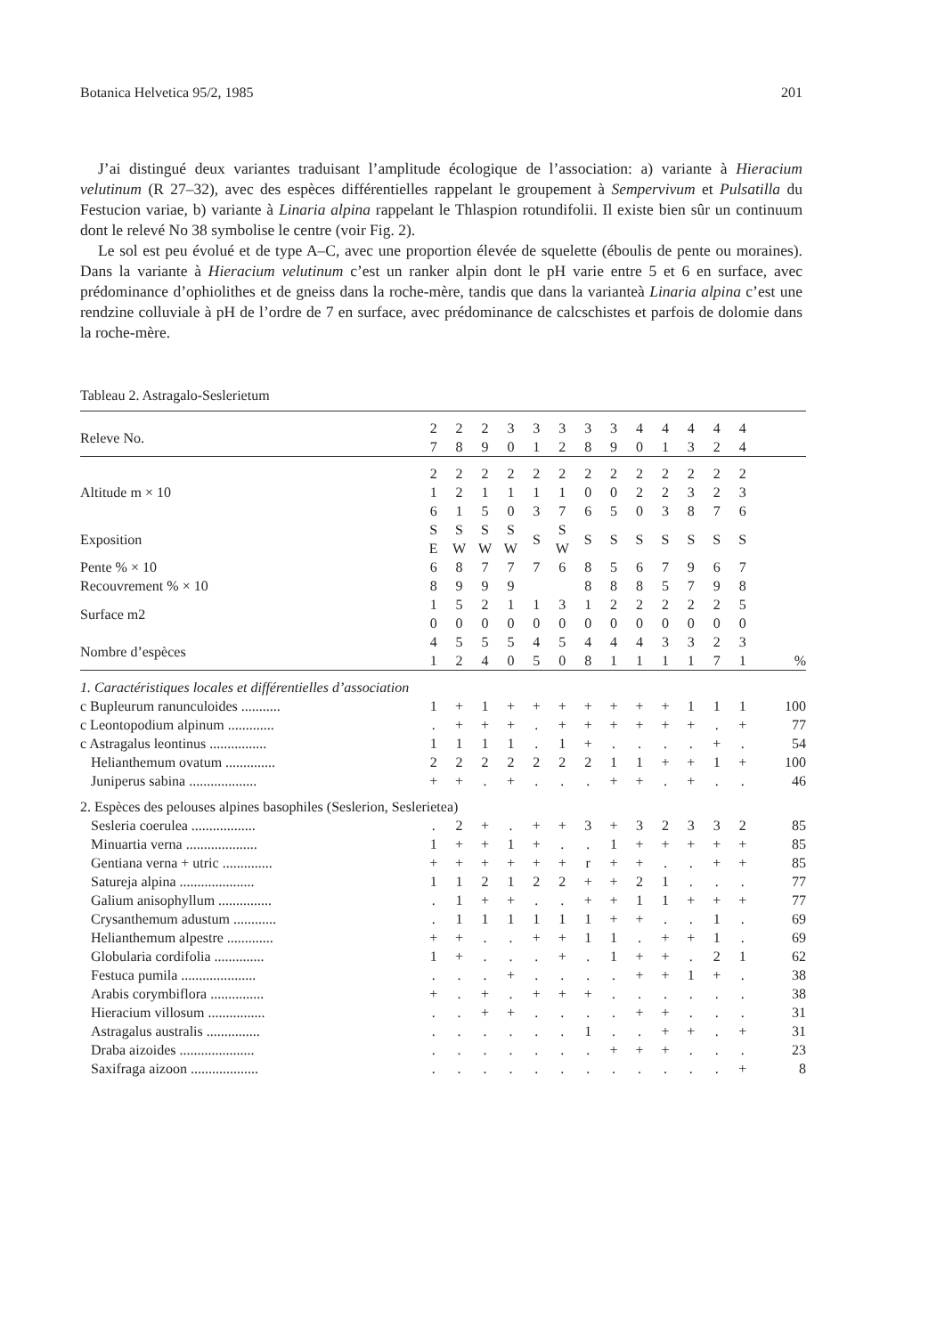Botanica Helvetica 95/2, 1985 201
J’ai distingué deux variantes traduisant l’amplitude écologique de l’association: a) variante à Hieracium velutinum (R 27–32), avec des espèces différentielles rappelant le groupement à Sempervivum et Pulsatilla du Festucion variae, b) variante à Linaria alpina rappelant le Thlaspion rotundifolii. Il existe bien sûr un continuum dont le relevé No 38 symbolise le centre (voir Fig. 2).
Le sol est peu évolué et de type A–C, avec une proportion élevée de squelette (éboulis de pente ou moraines). Dans la variante à Hieracium velutinum c’est un ranker alpin dont le pH varie entre 5 et 6 en surface, avec prédominance d’ophiolithes et de gneiss dans la roche-mère, tandis que dans la varianteà Linaria alpina c’est une rendzine colluviale à pH de l’ordre de 7 en surface, avec prédominance de calcschistes et parfois de dolomie dans la roche-mère.
Tableau 2. Astragalo-Seslerietum
| Releve No. | 2 7 | 2 8 | 2 9 | 3 0 | 3 1 | 3 2 | 3 8 | 3 9 | 4 0 | 4 1 | 4 3 | 4 2 | 4 4 | |
| Altitude m × 10 | 2 1 6 | 2 2 1 | 2 1 5 | 2 1 0 | 2 1 3 | 2 1 7 | 2 0 6 | 2 0 5 | 2 2 0 | 2 2 3 | 2 3 8 | 2 2 7 | 2 3 6 | |
| Exposition | S E | S W | S W | S W | S | S W | S | S | S | S | S | S | S | |
| Pente % × 10 | 6 | 8 | 7 | 7 | 7 | 6 | 8 | 5 | 6 | 7 | 9 | 6 | 7 | |
| Recouvrement % × 10 | 8 | 9 | 9 | 9 | | | 8 | 8 | 8 | 5 | 7 | 9 | 8 | |
| Surface m2 | 1 0 | 5 0 | 2 0 | 1 0 | 1 0 | 3 0 | 1 0 | 2 0 | 2 0 | 2 0 | 2 0 | 2 0 | 5 0 | |
| Nombre d’espèces | 4 1 | 5 2 | 5 4 | 5 0 | 4 5 | 5 0 | 4 8 | 4 1 | 4 1 | 3 1 | 3 1 | 2 7 | 3 1 | % |
| 1. Caractéristiques locales et différentielles d’association | | | | | | | | | | | | | | |
| c Bupleurum ranunculoides ........... | 1 | + | 1 | + | + | + | + | + | + | + | 1 | 1 | 1 | 100 |
| c Leontopodium alpinum ............. | . | + | + | + | . | + | + | + | + | + | + | . | + | 77 |
| c Astragalus leontinus ................ | 1 | 1 | 1 | 1 | . | 1 | + | . | . | . | . | + | . | 54 |
| Helianthemum ovatum .............. | 2 | 2 | 2 | 2 | 2 | 2 | 2 | 1 | 1 | + | + | 1 | + | 100 |
| Juniperus sabina ................... | + | + | . | + | . | . | . | + | + | . | + | . | . | 46 |
| 2. Espèces des pelouses alpines basophiles (Seslerion, Seslerietea) | | | | | | | | | | | | | | |
| Sesleria coerulea .................. | . | 2 | + | . | + | + | 3 | + | 3 | 2 | 3 | 3 | 2 | 85 |
| Minuartia verna .................... | 1 | + | + | 1 | + | . | . | 1 | + | + | + | + | + | 85 |
| Gentiana verna + utric .............. | + | + | + | + | + | + | r | + | + | . | . | + | + | 85 |
| Satureja alpina ..................... | 1 | 1 | 2 | 1 | 2 | 2 | + | + | 2 | 1 | . | . | . | 77 |
| Galium anisophyllum ............... | . | 1 | + | + | . | . | + | + | 1 | 1 | + | + | + | 77 |
| Crysanthemum adustum ............ | . | 1 | 1 | 1 | 1 | 1 | 1 | + | + | . | . | 1 | . | 69 |
| Helianthemum alpestre ............. | + | + | . | . | + | + | 1 | 1 | . | + | + | 1 | . | 69 |
| Globularia cordifolia .............. | 1 | + | . | . | . | + | . | 1 | + | + | . | 2 | 1 | 62 |
| Festuca pumila ..................... | . | . | . | + | . | . | . | . | + | + | 1 | + | . | 38 |
| Arabis corymbiflora ............... | + | . | + | . | + | + | + | . | . | . | . | . | . | 38 |
| Hieracium villosum ................ | . | . | + | + | . | . | . | . | + | + | . | . | . | 31 |
| Astragalus australis ............... | . | . | . | . | . | . | 1 | . | . | + | + | . | + | 31 |
| Draba aizoides ..................... | . | . | . | . | . | . | . | + | + | + | . | . | . | 23 |
| Saxifraga aizoon ................... | . | . | . | . | . | . | . | . | . | . | . | . | + | 8 |